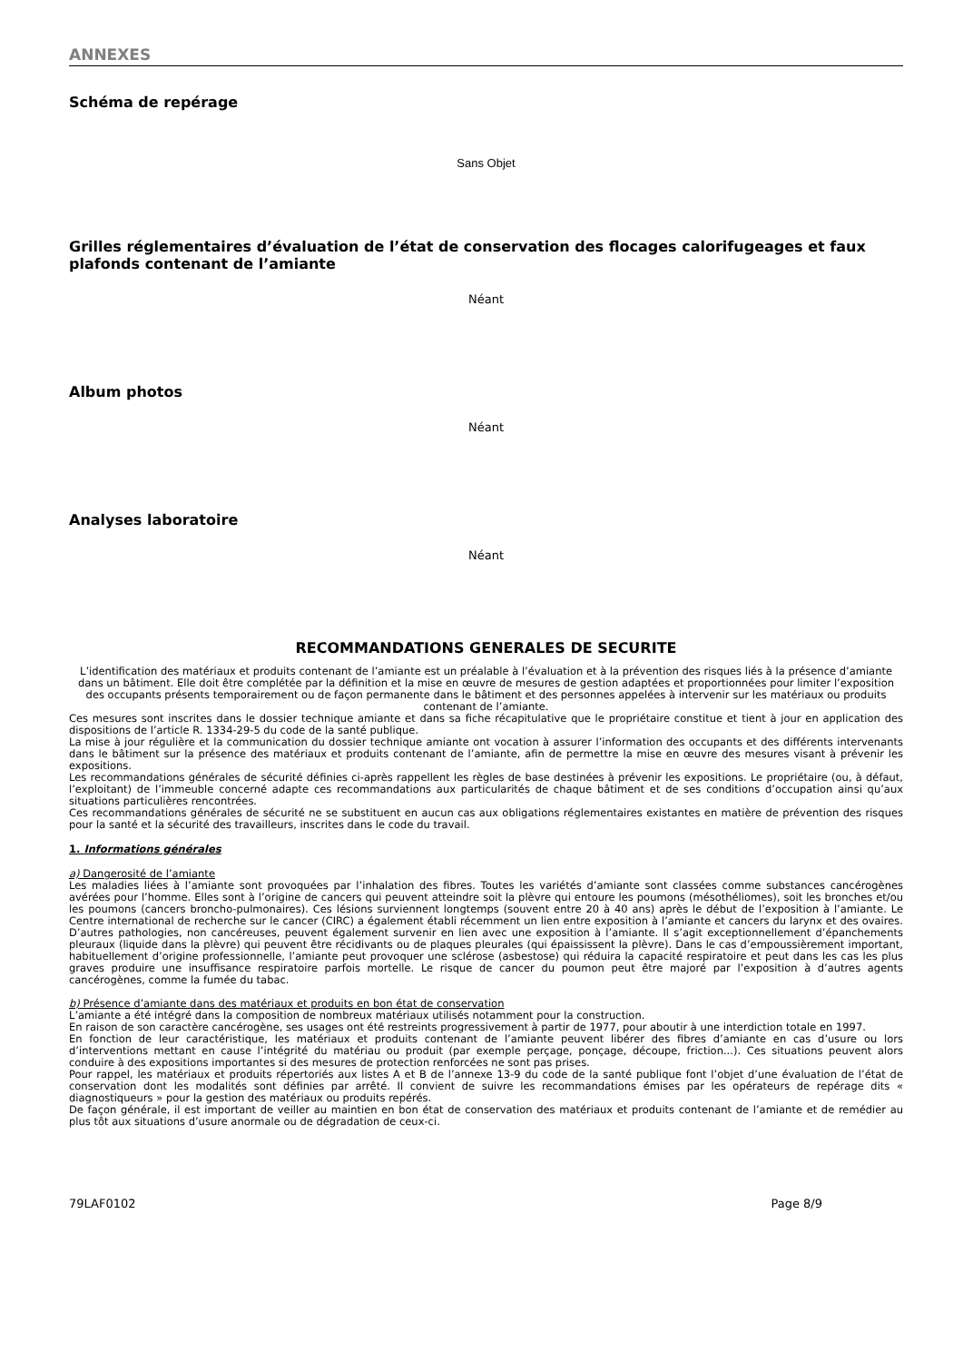ANNEXES
Schéma de repérage
Sans Objet
Grilles réglementaires d’évaluation de l’état de conservation des flocages calorifugeages et faux plafonds contenant de l’amiante
Néant
Album photos
Néant
Analyses laboratoire
Néant
RECOMMANDATIONS GENERALES DE SECURITE
L’identification des matériaux et produits contenant de l’amiante est un préalable à l’évaluation et à la prévention des risques liés à la présence d’amiante dans un bâtiment. Elle doit être complétée par la définition et la mise en œuvre de mesures de gestion adaptées et proportionnées pour limiter l’exposition des occupants présents temporairement ou de façon permanente dans le bâtiment et des personnes appelées à intervenir sur les matériaux ou produits contenant de l’amiante.
Ces mesures sont inscrites dans le dossier technique amiante et dans sa fiche récapitulative que le propriétaire constitue et tient à jour en application des dispositions de l’article R. 1334-29-5 du code de la santé publique.
La mise à jour régulière et la communication du dossier technique amiante ont vocation à assurer l’information des occupants et des différents intervenants dans le bâtiment sur la présence des matériaux et produits contenant de l’amiante, afin de permettre la mise en œuvre des mesures visant à prévenir les expositions.
Les recommandations générales de sécurité définies ci-après rappellent les règles de base destinées à prévenir les expositions. Le propriétaire (ou, à défaut, l’exploitant) de l’immeuble concerné adapte ces recommandations aux particularités de chaque bâtiment et de ses conditions d’occupation ainsi qu’aux situations particulières rencontrées.
Ces recommandations générales de sécurité ne se substituent en aucun cas aux obligations réglementaires existantes en matière de prévention des risques pour la santé et la sécurité des travailleurs, inscrites dans le code du travail.
1. Informations générales
a) Dangerosité de l’amiante
Les maladies liées à l’amiante sont provoquées par l’inhalation des fibres. Toutes les variétés d’amiante sont classées comme substances cancérogènes avérées pour l’homme. Elles sont à l’origine de cancers qui peuvent atteindre soit la plèvre qui entoure les poumons (mésothéliomes), soit les bronches et/ou les poumons (cancers broncho-pulmonaires). Ces lésions surviennent longtemps (souvent entre 20 à 40 ans) après le début de l’exposition à l’amiante. Le Centre international de recherche sur le cancer (CIRC) a également établi récemment un lien entre exposition à l’amiante et cancers du larynx et des ovaires. D’autres pathologies, non cancéreuses, peuvent également survenir en lien avec une exposition à l’amiante. Il s’agit exceptionnellement d’épanchements pleuraux (liquide dans la plèvre) qui peuvent être récidivants ou de plaques pleurales (qui épaississent la plèvre). Dans le cas d’empoussièrement important, habituellement d’origine professionnelle, l’amiante peut provoquer une sclérose (asbestose) qui réduira la capacité respiratoire et peut dans les cas les plus graves produire une insuffisance respiratoire parfois mortelle. Le risque de cancer du poumon peut être majoré par l’exposition à d’autres agents cancérogènes, comme la fumée du tabac.
b) Présence d’amiante dans des matériaux et produits en bon état de conservation
L’amiante a été intégré dans la composition de nombreux matériaux utilisés notamment pour la construction.
En raison de son caractère cancérogène, ses usages ont été restreints progressivement à partir de 1977, pour aboutir à une interdiction totale en 1997.
En fonction de leur caractéristique, les matériaux et produits contenant de l’amiante peuvent libérer des fibres d’amiante en cas d’usure ou lors d’interventions mettant en cause l’intégrité du matériau ou produit (par exemple perçage, ponçage, découpe, friction...). Ces situations peuvent alors conduire à des expositions importantes si des mesures de protection renforcées ne sont pas prises.
Pour rappel, les matériaux et produits répertoriés aux listes A et B de l’annexe 13-9 du code de la santé publique font l’objet d’une évaluation de l’état de conservation dont les modalités sont définies par arrêté. Il convient de suivre les recommandations émises par les opérateurs de repérage dits « diagnostiqueurs » pour la gestion des matériaux ou produits repérés.
De façon générale, il est important de veiller au maintien en bon état de conservation des matériaux et produits contenant de l’amiante et de remédier au plus tôt aux situations d’usure anormale ou de dégradation de ceux-ci.
79LAF0102 Page 8/9